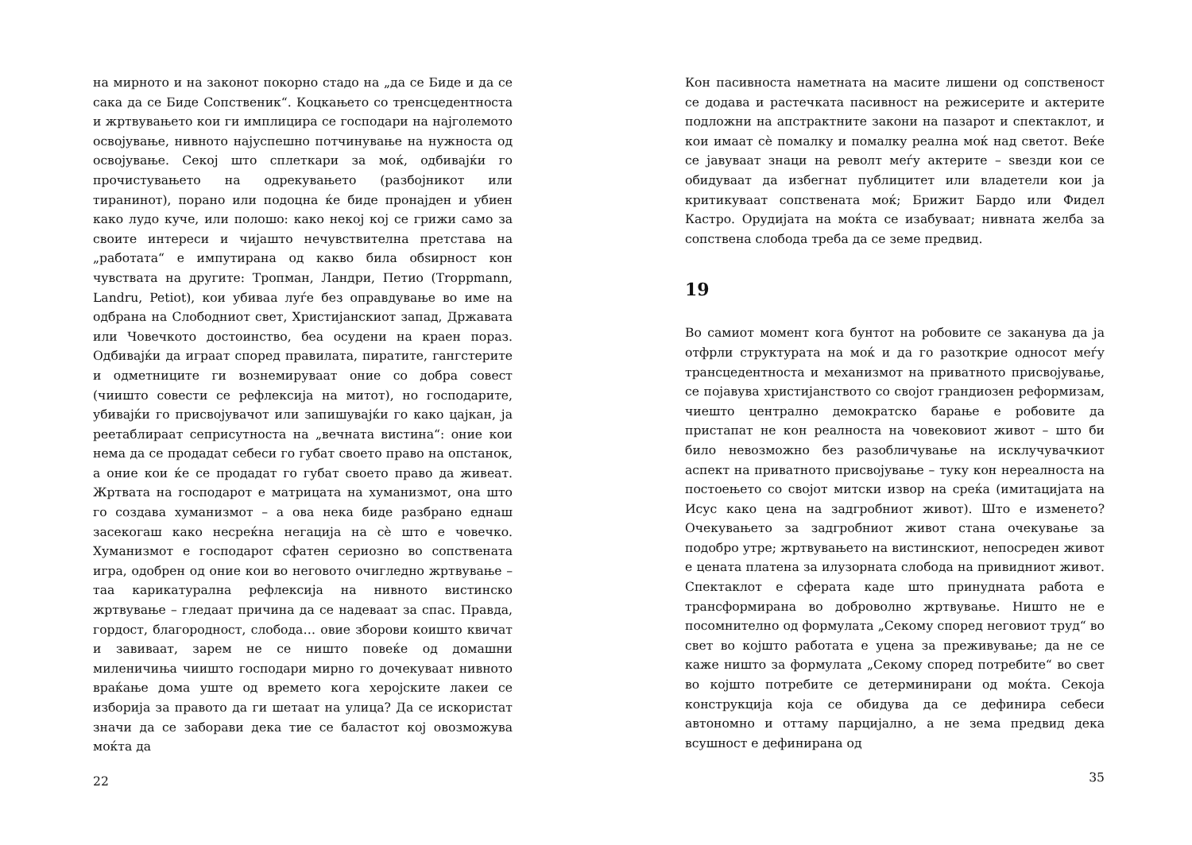на мирното и на законот покорно стадо на „да се Биде и да се сака да се Биде Сопственик“. Коцкањето со тренсцедентноста и жртвувањето кои ги имплицира се господари на најголемото освојување, нивното најуспешно потчинување на нужноста од освојување. Секој што сплеткари за моќ, одбивајќи го прочистувањето на одрекувањето (разбојникот или тиранинот), порано или подоцна ќе биде пронајден и убиен како лудо куче, или полошо: како некој кој се грижи само за своите интереси и чијашто нечувствителна претстава на „работата“ е импутирана од какво била обѕирност кон чувствата на другите: Тропман, Ландри, Петио (Troppmann, Landru, Petiot), кои убиваа луѓе без оправдување во име на одбрана на Слободниот свет, Христијанскиот запад, Државата или Човечкото достоинство, беа осудени на краен пораз. Одбивајќи да играат според правилата, пиратите, гангстерите и одметниците ги вознемируваат оние со добра совест (чиишто совести се рефлексија на митот), но господарите, убивајќи го присвојувачот или запишувајќи го како цајкан, ја реетаблираат сеприсутноста на „вечната вистина“: оние кои нема да се продадат себеси го губат своето право на опстанок, а оние кои ќе се продадат го губат своето право да живеат. Жртвата на господарот е матрицата на хуманизмот, она што го создава хуманизмот – а ова нека биде разбрано еднаш засекогаш како несреќна негација на сè што е човечко. Хуманизмот е господарот сфатен сериозно во сопствената игра, одобрен од оние кои во неговото очигледно жртвување – таа карикатурална рефлексија на нивното вистинско жртвување – гледаат причина да се надеваат за спас. Правда, гордост, благородност, слобода… овие зборови коишто квичат и завиваат, зарем не се ништо повеќе од домашни миленичиња чиишто господари мирно го дочекуваат нивното враќање дома уште од времето кога херојските лакеи се изборија за правото да ги шетаат на улица? Да се искористат значи да се заборави дека тие се баластот кој овозможува моќта да
22
Кон пасивноста наметната на масите лишени од сопственост се додава и растечката пасивност на режисерите и актерите подложни на апстрактните закони на пазарот и спектаклот, и кои имаат сè помалку и помалку реална моќ над светот. Веќе се јавуваат знаци на револт меѓу актерите – ѕвезди кои се обидуваат да избегнат публицитет или владетели кои ја критикуваат сопствената моќ; Брижит Бардо или Фидел Кастро. Орудијата на моќта се изабуваат; нивната желба за сопствена слобода треба да се земе предвид.
19
Во самиот момент кога бунтот на робовите се заканува да ја отфрли структурата на моќ и да го разоткрие односот меѓу трансцедентноста и механизмот на приватното присвојување, се појавува христијанството со својот грандиозен реформизам, чиешто централно демократско барање е робовите да пристапат не кон реалноста на човековиот живот – што би било невозможно без разобличување на исклучувачкиот аспект на приватното присвојување – туку кон нереалноста на постоењето со својот митски извор на среќа (имитацијата на Исус како цена на задгробниот живот). Што е изменето? Очекувањето за задгробниот живот стана очекување за подобро утре; жртвувањето на вистинскиот, непосреден живот е цената платена за илузорната слобода на привидниот живот. Спектаклот е сферата каде што принудната работа е трансформирана во доброволно жртвување. Ништо не е посомнително од формулата „Секому според неговиот труд“ во свет во којшто работата е уцена за преживување; да не се каже ништо за формулата „Секому според потребите“ во свет во којшто потребите се детерминирани од моќта. Секоја конструкција која се обидува да се дефинира себеси автономно и оттаму парцијално, а не зема предвид дека всушност е дефинирана од
35